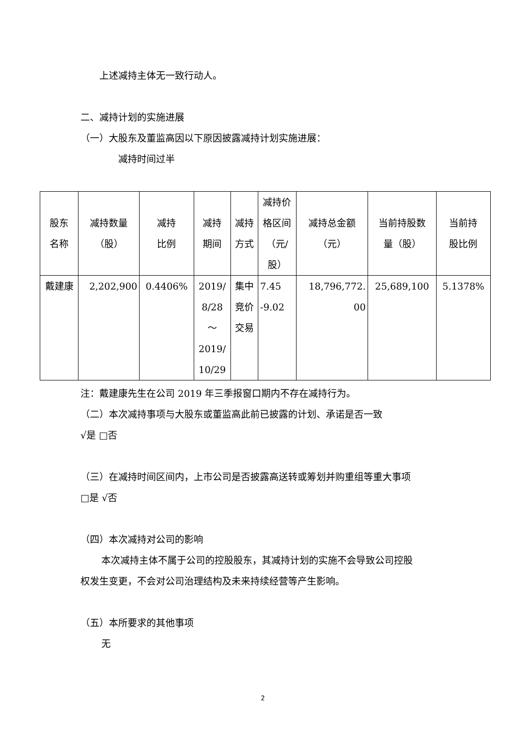上述减持主体无一致行动人。
二、减持计划的实施进展
（一）大股东及董监高因以下原因披露减持计划实施进展：
减持时间过半
| 股东 名称 | 减持数量 （股） | 减持 比例 | 减持 期间 | 减持 方式 | 减持价 格区间 （元/ 股） | 减持总金额 （元） | 当前持股数 量（股） | 当前持 股比例 |
| --- | --- | --- | --- | --- | --- | --- | --- | --- |
| 戴建康 | 2,202,900 | 0.4406% | 2019/ 8/28 ～ 2019/ 10/29 | 集中 竞价 交易 | 7.45 -9.02 | 18,796,772. 00 | 25,689,100 | 5.1378% |
注：戴建康先生在公司 2019 年三季报窗口期内不存在减持行为。
（二）本次减持事项与大股东或董监高此前已披露的计划、承诺是否一致
√是 □否
（三）在减持时间区间内，上市公司是否披露高送转或筹划并购重组等重大事项
□是 √否
（四）本次减持对公司的影响
本次减持主体不属于公司的控股股东，其减持计划的实施不会导致公司控股
权发生变更，不会对公司治理结构及未来持续经营等产生影响。
（五）本所要求的其他事项
无
2